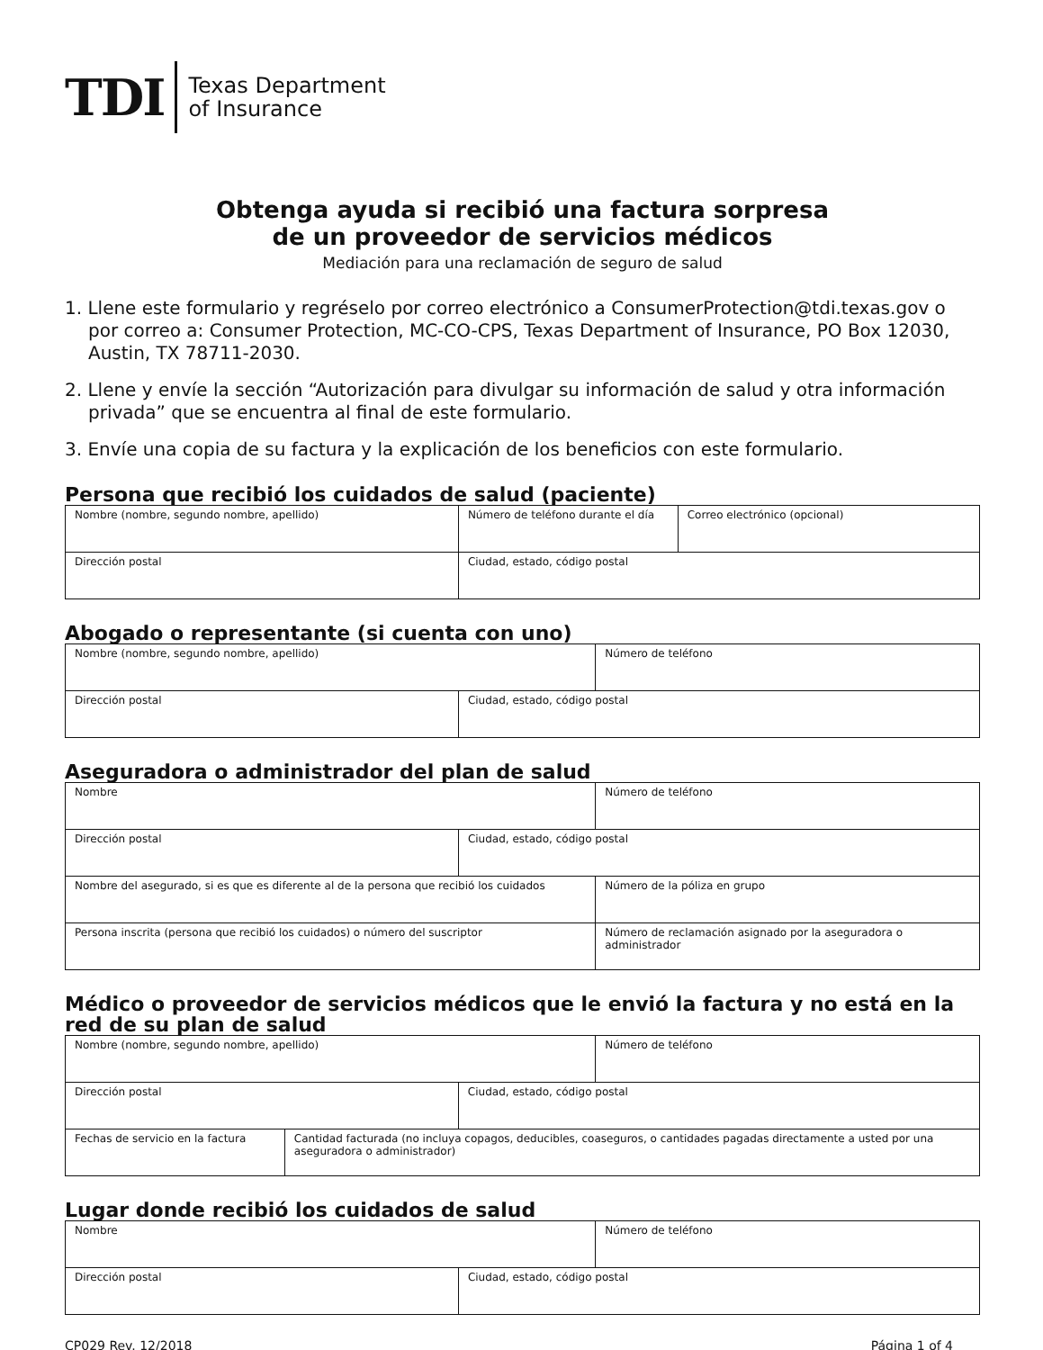TDI
Texas Department
of Insurance
Obtenga ayuda si recibió una factura sorpresa
de un proveedor de servicios médicos
Mediación para una reclamación de seguro de salud
1. Llene este formulario y regréselo por correo electrónico a ConsumerProtection@tdi.texas.gov o por correo a: Consumer Protection, MC-CO-CPS, Texas Department of Insurance, PO Box 12030, Austin, TX 78711-2030.
2. Llene y envíe la sección “Autorización para divulgar su información de salud y otra información privada” que se encuentra al final de este formulario.
3. Envíe una copia de su factura y la explicación de los beneficios con este formulario.
Persona que recibió los cuidados de salud (paciente)
| Nombre (nombre, segundo nombre, apellido) | Número de teléfono durante el día | Correo electrónico (opcional) |
| Dirección postal | Ciudad, estado, código postal | |
Abogado o representante (si cuenta con uno)
| Nombre (nombre, segundo nombre, apellido) | | Número de teléfono |
| Dirección postal | Ciudad, estado, código postal | |
Aseguradora o administrador del plan de salud
| Nombre | | | Número de teléfono |
| Dirección postal | Ciudad, estado, código postal | | |
| Nombre del asegurado, si es que es diferente al de la persona que recibió los cuidados | | Número de la póliza en grupo | |
| Persona inscrita (persona que recibió los cuidados) o número del suscriptor | | Número de reclamación asignado por la aseguradora o administrador | |
Médico o proveedor de servicios médicos que le envió la factura y no está en la red de su plan de salud
| Nombre (nombre, segundo nombre, apellido) | | | Número de teléfono |
| Dirección postal | | Ciudad, estado, código postal | |
| Fechas de servicio en la factura | Cantidad facturada (no incluya copagos, deducibles, coaseguros, o cantidades pagadas directamente a usted por una aseguradora o administrador) | | |
Lugar donde recibió los cuidados de salud
| Nombre | | Número de teléfono |
| Dirección postal | Ciudad, estado, código postal | |
CP029 Rev. 12/2018 Página 1 of 4